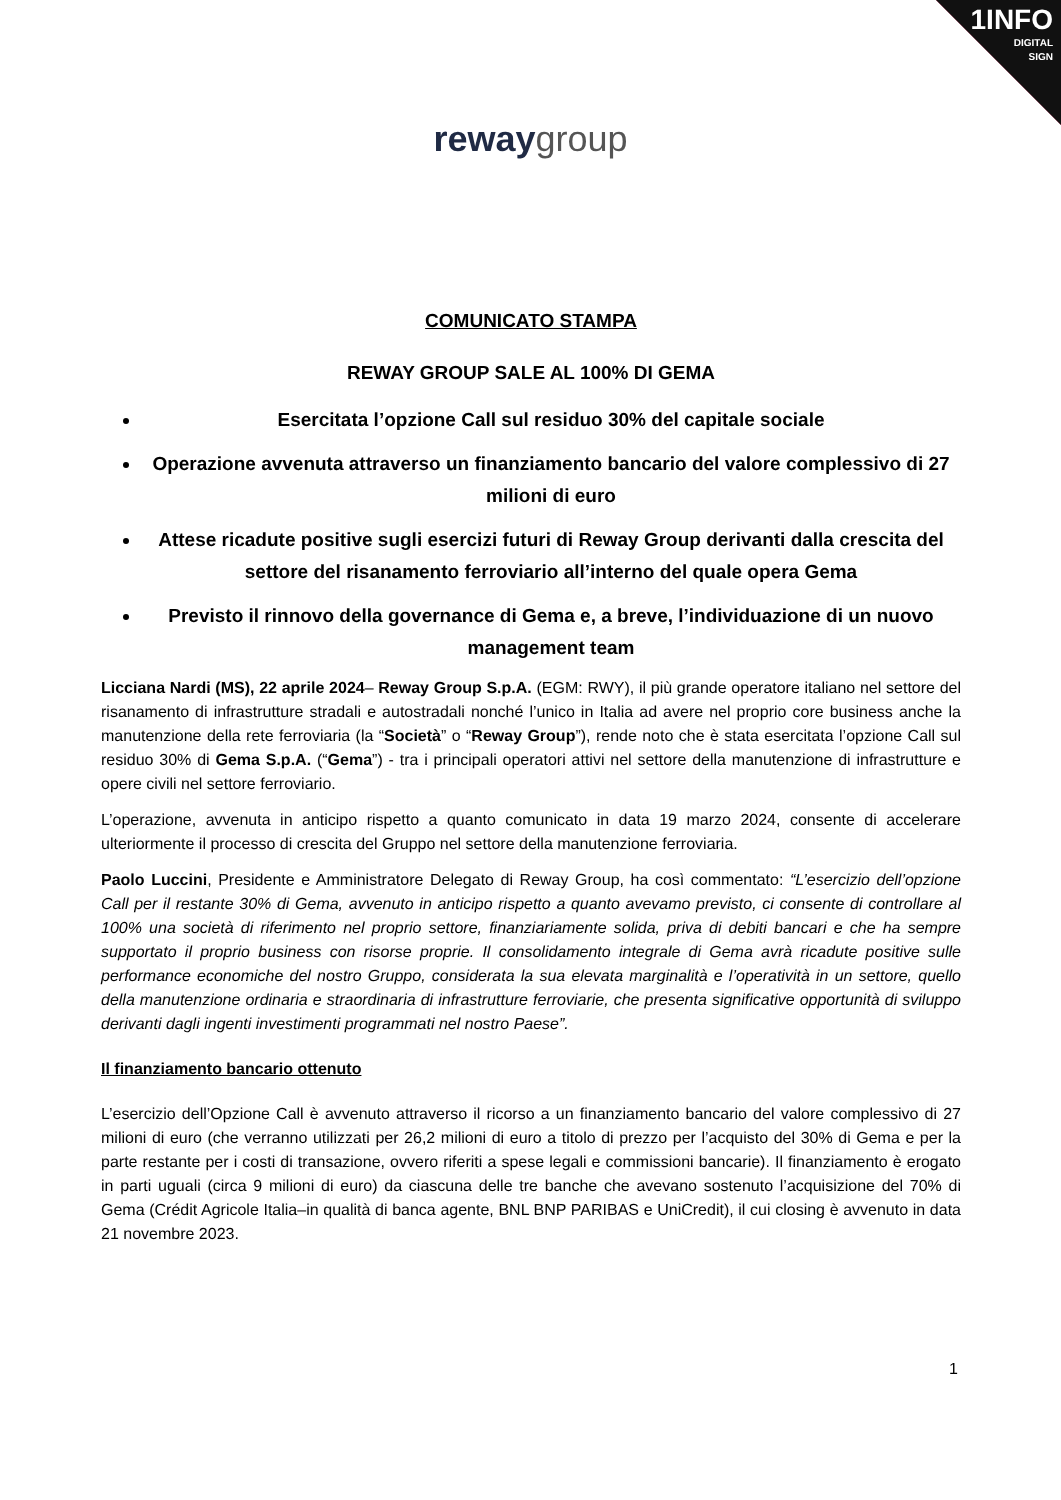1INFO
DIGITAL
SIGN
reway group
COMUNICATO STAMPA
REWAY GROUP SALE AL 100% DI GEMA
Esercitata l’opzione Call sul residuo 30% del capitale sociale
Operazione avvenuta attraverso un finanziamento bancario del valore complessivo di 27 milioni di euro
Attese ricadute positive sugli esercizi futuri di Reway Group derivanti dalla crescita del settore del risanamento ferroviario all’interno del quale opera Gema
Previsto il rinnovo della governance di Gema e, a breve, l’individuazione di un nuovo management team
Licciana Nardi (MS), 22 aprile 2024– Reway Group S.p.A. (EGM: RWY), il più grande operatore italiano nel settore del risanamento di infrastrutture stradali e autostradali nonché l’unico in Italia ad avere nel proprio core business anche la manutenzione della rete ferroviaria (la “Società” o “Reway Group”), rende noto che è stata esercitata l’opzione Call sul residuo 30% di Gema S.p.A. (“Gema”) - tra i principali operatori attivi nel settore della manutenzione di infrastrutture e opere civili nel settore ferroviario.
L’operazione, avvenuta in anticipo rispetto a quanto comunicato in data 19 marzo 2024, consente di accelerare ulteriormente il processo di crescita del Gruppo nel settore della manutenzione ferroviaria.
Paolo Luccini, Presidente e Amministratore Delegato di Reway Group, ha così commentato: “L’esercizio dell’opzione Call per il restante 30% di Gema, avvenuto in anticipo rispetto a quanto avevamo previsto, ci consente di controllare al 100% una società di riferimento nel proprio settore, finanziariamente solida, priva di debiti bancari e che ha sempre supportato il proprio business con risorse proprie. Il consolidamento integrale di Gema avrà ricadute positive sulle performance economiche del nostro Gruppo, considerata la sua elevata marginalità e l’operatività in un settore, quello della manutenzione ordinaria e straordinaria di infrastrutture ferroviarie, che presenta significative opportunità di sviluppo derivanti dagli ingenti investimenti programmati nel nostro Paese”.
Il finanziamento bancario ottenuto
L’esercizio dell’Opzione Call è avvenuto attraverso il ricorso a un finanziamento bancario del valore complessivo di 27 milioni di euro (che verranno utilizzati per 26,2 milioni di euro a titolo di prezzo per l’acquisto del 30% di Gema e per la parte restante per i costi di transazione, ovvero riferiti a spese legali e commissioni bancarie). Il finanziamento è erogato in parti uguali (circa 9 milioni di euro) da ciascuna delle tre banche che avevano sostenuto l’acquisizione del 70% di Gema (Crédit Agricole Italia–in qualità di banca agente, BNL BNP PARIBAS e UniCredit), il cui closing è avvenuto in data 21 novembre 2023.
1